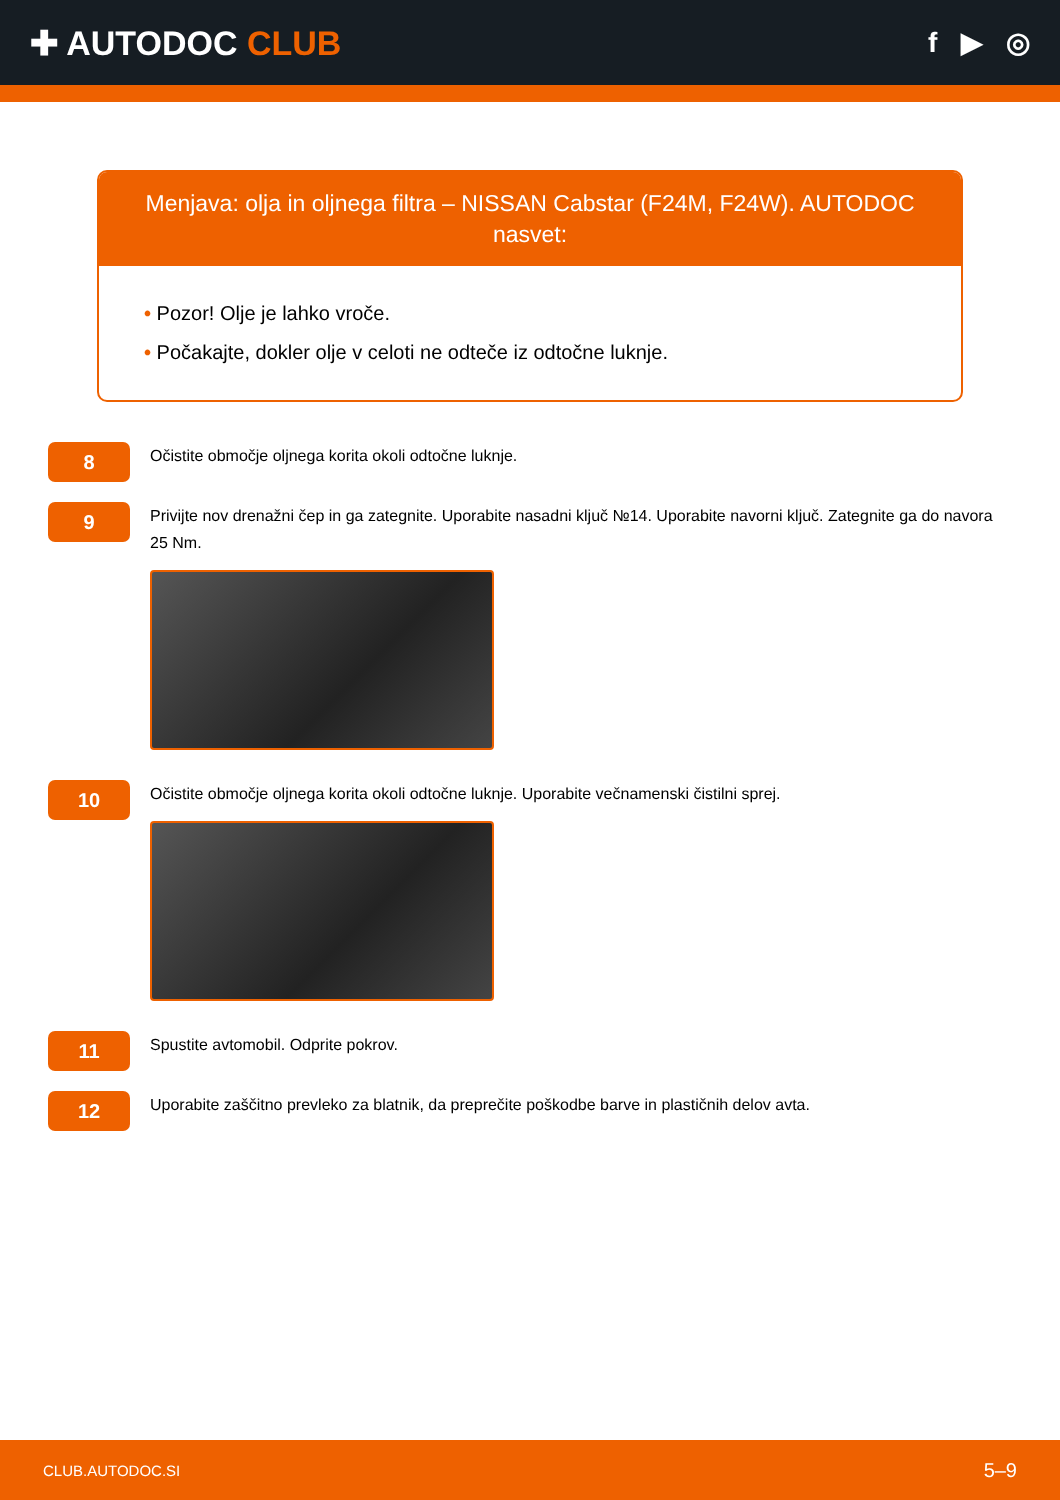✚ AUTODOC CLUB
f ▶ ◎
Menjava: olja in oljnega filtra – NISSAN Cabstar (F24M, F24W). AUTODOC nasvet:
• Pozor! Olje je lahko vroče.
• Počakajte, dokler olje v celoti ne odteče iz odtočne luknje.
8
Očistite območje oljnega korita okoli odtočne luknje.
9
Privijte nov drenažni čep in ga zategnite. Uporabite nasadni ključ №14. Uporabite navorni ključ. Zategnite ga do navora 25 Nm.
10
Očistite območje oljnega korita okoli odtočne luknje. Uporabite večnamenski čistilni sprej.
11
Spustite avtomobil. Odprite pokrov.
12
Uporabite zaščitno prevleko za blatnik, da preprečite poškodbe barve in plastičnih delov avta.
CLUB.AUTODOC.SI 5–9